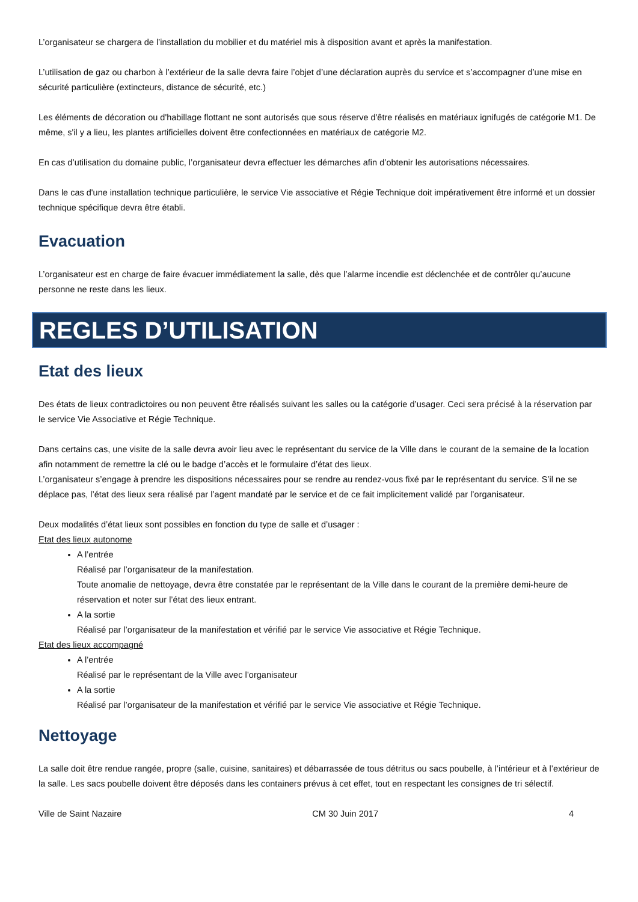L’organisateur se chargera de l’installation du mobilier et du matériel mis à disposition avant et après la manifestation.
L’utilisation de gaz ou charbon à l’extérieur de la salle devra faire l’objet d’une déclaration auprès du service et s’accompagner d’une mise en sécurité particulière (extincteurs, distance de sécurité, etc.)
Les éléments de décoration ou d'habillage flottant ne sont autorisés que sous réserve d'être réalisés en matériaux ignifugés de catégorie M1. De même, s'il y a lieu, les plantes artificielles doivent être confectionnées en matériaux de catégorie M2.
En cas d’utilisation du domaine public, l’organisateur devra effectuer les démarches afin d’obtenir les autorisations nécessaires.
Dans le cas d'une installation technique particulière, le service Vie associative et Régie Technique doit impérativement être informé et un dossier technique spécifique devra être établi.
Evacuation
L’organisateur est en charge de faire évacuer immédiatement la salle, dès que l’alarme incendie est déclenchée et de contrôler qu’aucune personne ne reste dans les lieux.
REGLES D’UTILISATION
Etat des lieux
Des états de lieux contradictoires ou non peuvent être réalisés suivant les salles ou la catégorie d’usager. Ceci sera précisé à la réservation par le service Vie Associative et Régie Technique.
Dans certains cas, une visite de la salle devra avoir lieu avec le représentant du service de la Ville dans le courant de la semaine de la location afin notamment de remettre la clé ou le badge d’accès et le formulaire d’état des lieux.
L’organisateur s’engage à prendre les dispositions nécessaires pour se rendre au rendez-vous fixé par le représentant du service. S’il ne se déplace pas, l’état des lieux sera réalisé par l’agent mandaté par le service et de ce fait implicitement validé par l’organisateur.
Deux modalités d’état lieux sont possibles en fonction du type de salle et d’usager :
Etat des lieux autonome
A l’entrée
Réalisé par l’organisateur de la manifestation.
Toute anomalie de nettoyage, devra être constatée par le représentant de la Ville dans le courant de la première demi-heure de réservation et noter sur l’état des lieux entrant.
A la sortie
Réalisé par l’organisateur de la manifestation et vérifié par le service Vie associative et Régie Technique.
Etat des lieux accompagné
A l’entrée
Réalisé par le représentant de la Ville avec l’organisateur
A la sortie
Réalisé par l’organisateur de la manifestation et vérifié par le service Vie associative et Régie Technique.
Nettoyage
La salle doit être rendue rangée, propre (salle, cuisine, sanitaires) et débarrassée de tous détritus ou sacs poubelle, à l’intérieur et à l’extérieur de la salle. Les sacs poubelle doivent être déposés dans les containers prévus à cet effet, tout en respectant les consignes de tri sélectif.
Ville de Saint Nazaire CM 30 Juin 2017 4